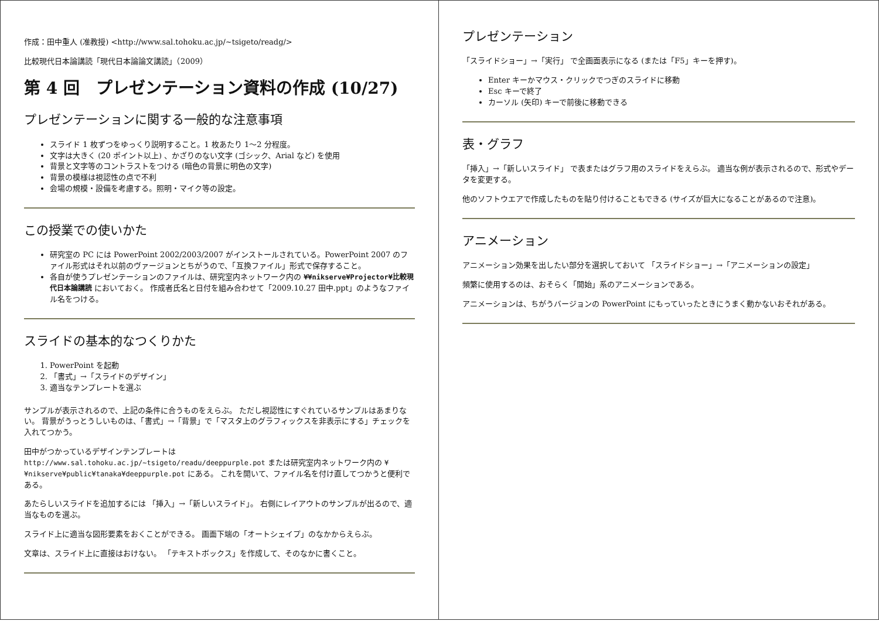作成：田中重人 (准教授) <http://www.sal.tohoku.ac.jp/~tsigeto/readg/>
比較現代日本論講読「現代日本論論文講読」（2009）
第 4 回　プレゼンテーション資料の作成 (10/27)
プレゼンテーションに関する一般的な注意事項
スライド 1 枚ずつをゆっくり説明すること。1 枚あたり 1〜2 分程度。
文字は大きく (20 ポイント以上) 、かざりのない文字 (ゴシック、Arial など) を使用
背景と文字等のコントラストをつける (暗色の背景に明色の文字)
背景の模様は視認性の点で不利
会場の規模・設備を考慮する。照明・マイク等の設定。
この授業での使いかた
研究室の PC には PowerPoint 2002/2003/2007 がインストールされている。PowerPoint 2007 のファイル形式はそれ以前のヴァージョンとちがうので、「互換ファイル」形式で保存すること。
各自が使うプレゼンテーションのファイルは、研究室内ネットワーク内の ¥¥nikserve¥Projector¥比較現代日本論講読 においておく。 作成者氏名と日付を組み合わせて「2009.10.27 田中.ppt」のようなファイル名をつける。
スライドの基本的なつくりかた
1. PowerPoint を起動
2. 「書式」→「スライドのデザイン」
3. 適当なテンプレートを選ぶ
サンプルが表示されるので、上記の条件に合うものをえらぶ。 ただし視認性にすぐれているサンプルはあまりない。 背景がうっとうしいものは、「書式」→「背景」で「マスタ上のグラフィックスを非表示にする」チェックを入れてつかう。
田中がつかっているデザインテンプレートは http://www.sal.tohoku.ac.jp/~tsigeto/readu/deeppurple.pot または研究室内ネットワーク内の ¥¥nikserve¥public¥tanaka¥deeppurple.pot にある。 これを開いて、ファイル名を付け直してつかうと便利である。
あたらしいスライドを追加するには 「挿入」→「新しいスライド」。 右側にレイアウトのサンプルが出るので、適当なものを選ぶ。
スライド上に適当な図形要素をおくことができる。 画面下端の「オートシェイプ」のなかからえらぶ。
文章は、スライド上に直接はおけない。 「テキストボックス」を作成して、そのなかに書くこと。
プレゼンテーション
「スライドショー」→「実行」 で全画面表示になる (または「F5」キーを押す)。
Enter キーかマウス・クリックでつぎのスライドに移動
Esc キーで終了
カーソル (矢印) キーで前後に移動できる
表・グラフ
「挿入」→「新しいスライド」 で表またはグラフ用のスライドをえらぶ。 適当な例が表示されるので、形式やデータを変更する。
他のソフトウエアで作成したものを貼り付けることもできる (サイズが巨大になることがあるので注意)。
アニメーション
アニメーション効果を出したい部分を選択しておいて 「スライドショー」→「アニメーションの設定」
頻繁に使用するのは、おそらく「開始」系のアニメーションである。
アニメーションは、ちがうバージョンの PowerPoint にもっていったときにうまく動かないおそれがある。